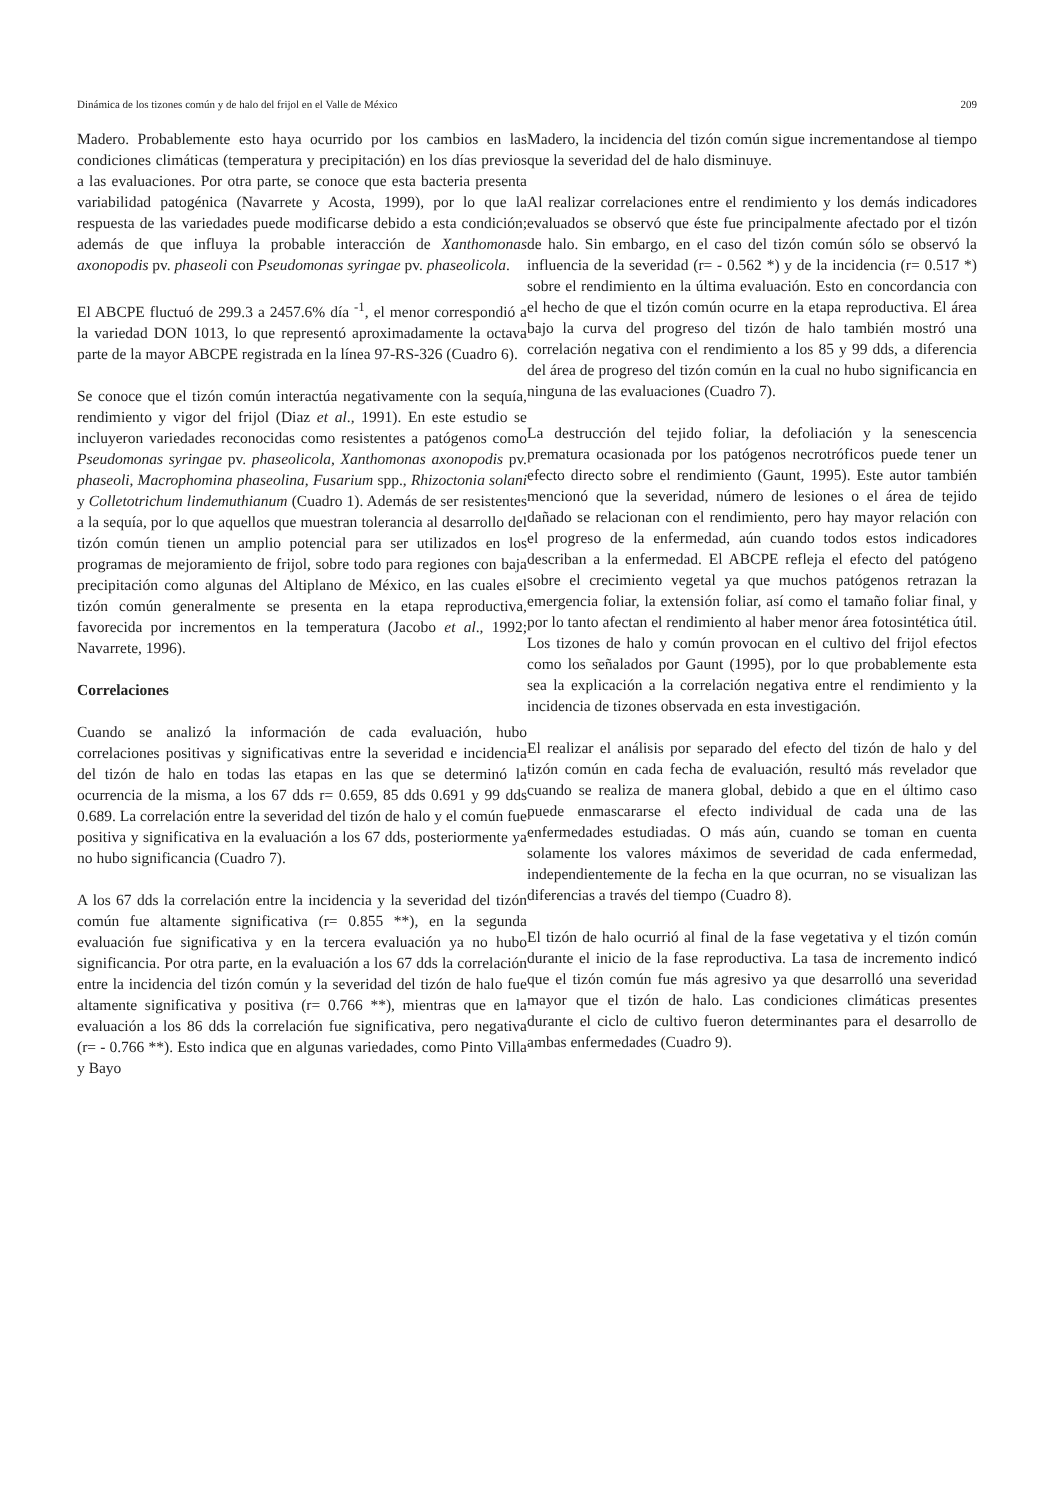Dinámica de los tizones común y de halo del frijol en el Valle de México 209
Madero. Probablemente esto haya ocurrido por los cambios en las condiciones climáticas (temperatura y precipitación) en los días previos a las evaluaciones. Por otra parte, se conoce que esta bacteria presenta variabilidad patogénica (Navarrete y Acosta, 1999), por lo que la respuesta de las variedades puede modificarse debido a esta condición; además de que influya la probable interacción de Xanthomonas axonopodis pv. phaseoli con Pseudomonas syringae pv. phaseolicola.
El ABCPE fluctuó de 299.3 a 2457.6% día <sup>-1</sup>, el menor correspondió a la variedad DON 1013, lo que representó aproximadamente la octava parte de la mayor ABCPE registrada en la línea 97-RS-326 (Cuadro 6).
Se conoce que el tizón común interactúa negativamente con la sequía, rendimiento y vigor del frijol (Diaz et al., 1991). En este estudio se incluyeron variedades reconocidas como resistentes a patógenos como Pseudomonas syringae pv. phaseolicola, Xanthomonas axonopodis pv. phaseoli, Macrophomina phaseolina, Fusarium spp., Rhizoctonia solani y Colletotrichum lindemuthianum (Cuadro 1). Además de ser resistentes a la sequía, por lo que aquellos que muestran tolerancia al desarrollo del tizón común tienen un amplio potencial para ser utilizados en los programas de mejoramiento de frijol, sobre todo para regiones con baja precipitación como algunas del Altiplano de México, en las cuales el tizón común generalmente se presenta en la etapa reproductiva, favorecida por incrementos en la temperatura (Jacobo et al., 1992; Navarrete, 1996).
Correlaciones
Cuando se analizó la información de cada evaluación, hubo correlaciones positivas y significativas entre la severidad e incidencia del tizón de halo en todas las etapas en las que se determinó la ocurrencia de la misma, a los 67 dds r= 0.659, 85 dds 0.691 y 99 dds 0.689. La correlación entre la severidad del tizón de halo y el común fue positiva y significativa en la evaluación a los 67 dds, posteriormente ya no hubo significancia (Cuadro 7).
A los 67 dds la correlación entre la incidencia y la severidad del tizón común fue altamente significativa (r= 0.855 **), en la segunda evaluación fue significativa y en la tercera evaluación ya no hubo significancia. Por otra parte, en la evaluación a los 67 dds la correlación entre la incidencia del tizón común y la severidad del tizón de halo fue altamente significativa y positiva (r= 0.766 **), mientras que en la evaluación a los 86 dds la correlación fue significativa, pero negativa (r= - 0.766 **). Esto indica que en algunas variedades, como Pinto Villa y Bayo
Madero, la incidencia del tizón común sigue incrementandose al tiempo que la severidad del de halo disminuye.
Al realizar correlaciones entre el rendimiento y los demás indicadores evaluados se observó que éste fue principalmente afectado por el tizón de halo. Sin embargo, en el caso del tizón común sólo se observó la influencia de la severidad (r= - 0.562 *) y de la incidencia (r= 0.517 *) sobre el rendimiento en la última evaluación. Esto en concordancia con el hecho de que el tizón común ocurre en la etapa reproductiva. El área bajo la curva del progreso del tizón de halo también mostró una correlación negativa con el rendimiento a los 85 y 99 dds, a diferencia del área de progreso del tizón común en la cual no hubo significancia en ninguna de las evaluaciones (Cuadro 7).
La destrucción del tejido foliar, la defoliación y la senescencia prematura ocasionada por los patógenos necrotróficos puede tener un efecto directo sobre el rendimiento (Gaunt, 1995). Este autor también mencionó que la severidad, número de lesiones o el área de tejido dañado se relacionan con el rendimiento, pero hay mayor relación con el progreso de la enfermedad, aún cuando todos estos indicadores describan a la enfermedad. El ABCPE refleja el efecto del patógeno sobre el crecimiento vegetal ya que muchos patógenos retrazan la emergencia foliar, la extensión foliar, así como el tamaño foliar final, y por lo tanto afectan el rendimiento al haber menor área fotosintética útil. Los tizones de halo y común provocan en el cultivo del frijol efectos como los señalados por Gaunt (1995), por lo que probablemente esta sea la explicación a la correlación negativa entre el rendimiento y la incidencia de tizones observada en esta investigación.
El realizar el análisis por separado del efecto del tizón de halo y del tizón común en cada fecha de evaluación, resultó más revelador que cuando se realiza de manera global, debido a que en el último caso puede enmascararse el efecto individual de cada una de las enfermedades estudiadas. O más aún, cuando se toman en cuenta solamente los valores máximos de severidad de cada enfermedad, independientemente de la fecha en la que ocurran, no se visualizan las diferencias a través del tiempo (Cuadro 8).
El tizón de halo ocurrió al final de la fase vegetativa y el tizón común durante el inicio de la fase reproductiva. La tasa de incremento indicó que el tizón común fue más agresivo ya que desarrolló una severidad mayor que el tizón de halo. Las condiciones climáticas presentes durante el ciclo de cultivo fueron determinantes para el desarrollo de ambas enfermedades (Cuadro 9).